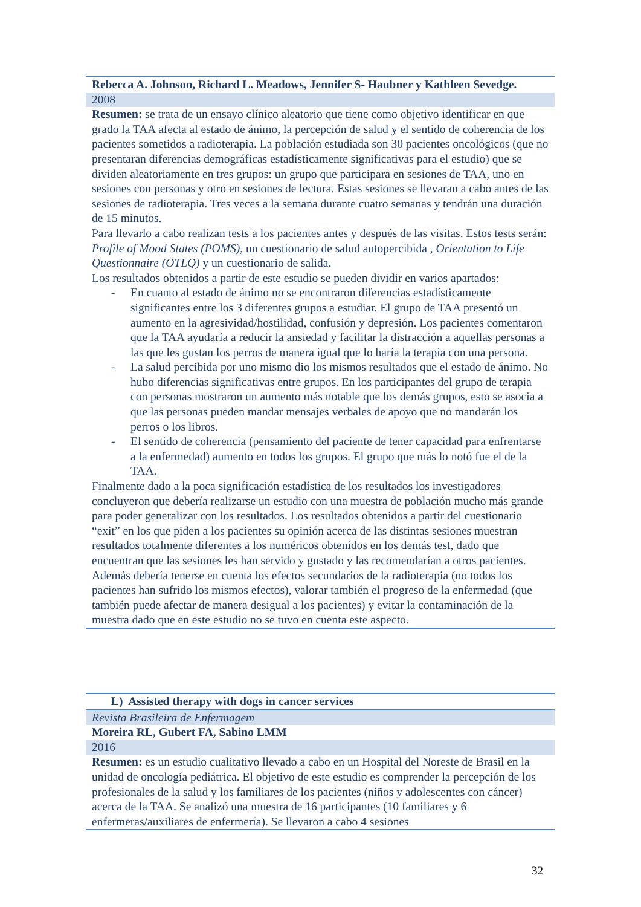| Rebecca A. Johnson, Richard L. Meadows, Jennifer S- Haubner y Kathleen Sevedge. |
| 2008 |
| Resumen: se trata de un ensayo clínico aleatorio que tiene como objetivo identificar en que grado la TAA afecta al estado de ánimo, la percepción de salud y el sentido de coherencia de los pacientes sometidos a radioterapia. La población estudiada son 30 pacientes oncológicos (que no presentaran diferencias demográficas estadísticamente significativas para el estudio) que se dividen aleatoriamente en tres grupos: un grupo que participara en sesiones de TAA, uno en sesiones con personas y otro en sesiones de lectura. Estas sesiones se llevaran a cabo antes de las sesiones de radioterapia. Tres veces a la semana durante cuatro semanas y tendrán una duración de 15 minutos. Para llevarlo a cabo realizan tests a los pacientes antes y después de las visitas. Estos tests serán: Profile of Mood States (POMS), un cuestionario de salud autopercibida , Orientation to Life Questionnaire (OTLQ) y un cuestionario de salida. Los resultados obtenidos a partir de este estudio se pueden dividir en varios apartados: - En cuanto al estado de ánimo no se encontraron diferencias estadísticamente significantes entre los 3 diferentes grupos a estudiar. El grupo de TAA presentó un aumento en la agresividad/hostilidad, confusión y depresión. Los pacientes comentaron que la TAA ayudaría a reducir la ansiedad y facilitar la distracción a aquellas personas a las que les gustan los perros de manera igual que lo haría la terapia con una persona. - La salud percibida por uno mismo dio los mismos resultados que el estado de ánimo. No hubo diferencias significativas entre grupos. En los participantes del grupo de terapia con personas mostraron un aumento más notable que los demás grupos, esto se asocia a que las personas pueden mandar mensajes verbales de apoyo que no mandarán los perros o los libros. - El sentido de coherencia (pensamiento del paciente de tener capacidad para enfrentarse a la enfermedad) aumento en todos los grupos. El grupo que más lo notó fue el de la TAA. Finalmente dado a la poca significación estadística de los resultados los investigadores concluyeron que debería realizarse un estudio con una muestra de población mucho más grande para poder generalizar con los resultados. Los resultados obtenidos a partir del cuestionario “exit” en los que piden a los pacientes su opinión acerca de las distintas sesiones muestran resultados totalmente diferentes a los numéricos obtenidos en los demás test, dado que encuentran que las sesiones les han servido y gustado y las recomendarían a otros pacientes. Además debería tenerse en cuenta los efectos secundarios de la radioterapia (no todos los pacientes han sufrido los mismos efectos), valorar también el progreso de la enfermedad (que también puede afectar de manera desigual a los pacientes) y evitar la contaminación de la muestra dado que en este estudio no se tuvo en cuenta este aspecto. |
| L) Assisted therapy with dogs in cancer services |
| Revista Brasileira de Enfermagem |
| Moreira RL, Gubert FA, Sabino LMM |
| 2016 |
| Resumen: es un estudio cualitativo llevado a cabo en un Hospital del Noreste de Brasil en la unidad de oncología pediátrica. El objetivo de este estudio es comprender la percepción de los profesionales de la salud y los familiares de los pacientes (niños y adolescentes con cáncer) acerca de la TAA. Se analizó una muestra de 16 participantes (10 familiares y 6 enfermeras/auxiliares de enfermería). Se llevaron a cabo 4 sesiones |
32